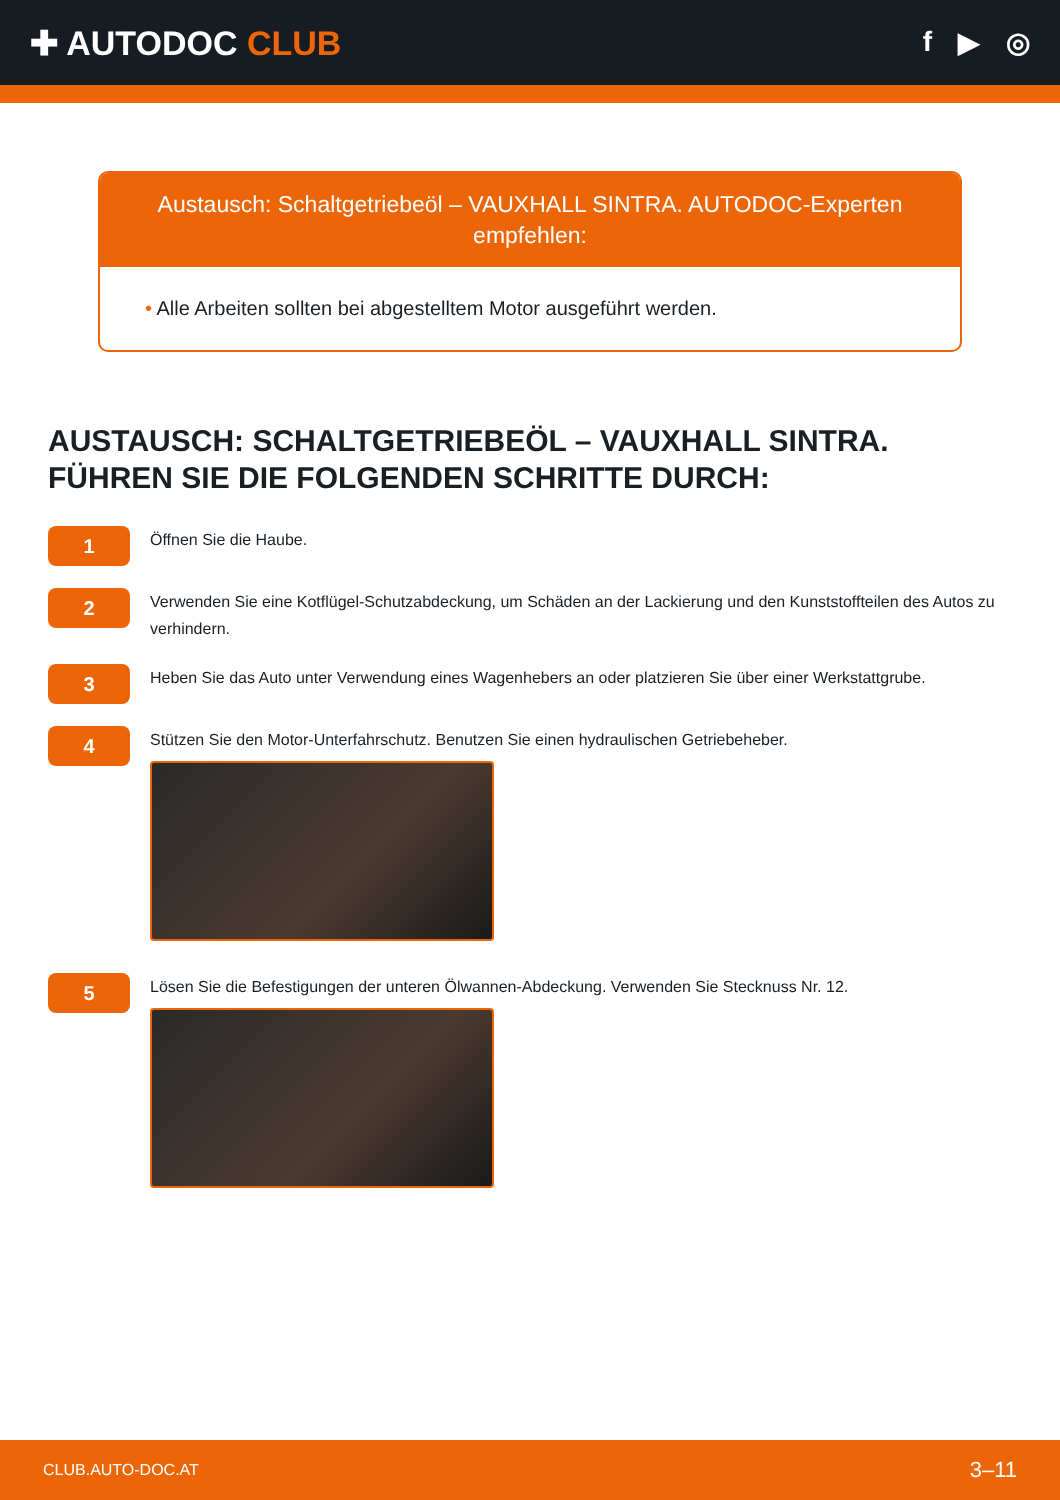✚ AUTODOC CLUB
f ▶ ◎
Austausch: Schaltgetriebeöl – VAUXHALL SINTRA. AUTODOC-Experten empfehlen:
• Alle Arbeiten sollten bei abgestelltem Motor ausgeführt werden.
AUSTAUSCH: SCHALTGETRIEBEÖL – VAUXHALL SINTRA. FÜHREN SIE DIE FOLGENDEN SCHRITTE DURCH:
1
Öffnen Sie die Haube.
2
Verwenden Sie eine Kotflügel-Schutzabdeckung, um Schäden an der Lackierung und den Kunststoffteilen des Autos zu verhindern.
3
Heben Sie das Auto unter Verwendung eines Wagenhebers an oder platzieren Sie über einer Werkstattgrube.
4
Stützen Sie den Motor-Unterfahrschutz. Benutzen Sie einen hydraulischen Getriebeheber.
5
Lösen Sie die Befestigungen der unteren Ölwannen-Abdeckung. Verwenden Sie Stecknuss Nr. 12.
CLUB.AUTO-DOC.AT 3–11